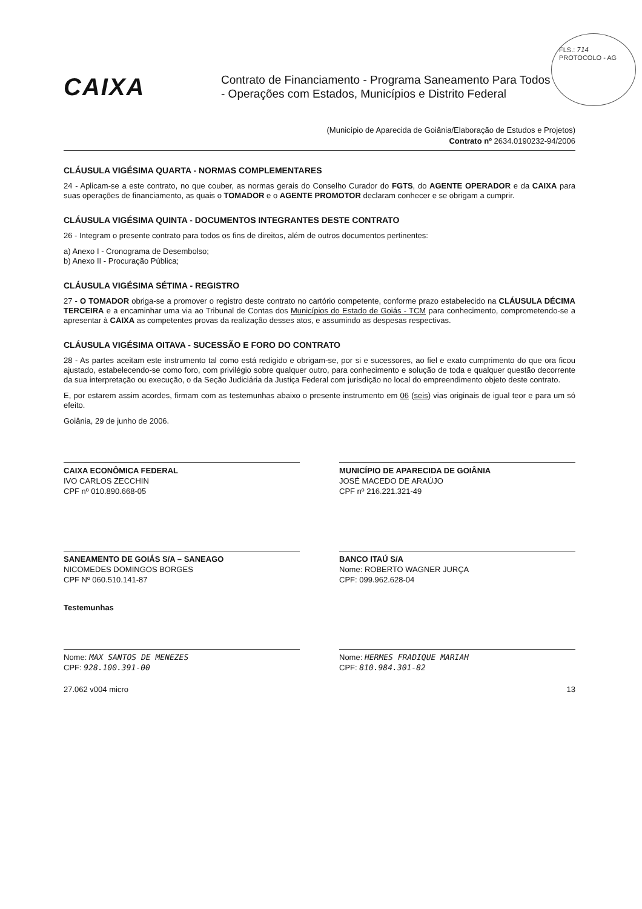FLS.: 714
PROTOCOLO - AG
CAIXA
Contrato de Financiamento - Programa Saneamento Para Todos
- Operações com Estados, Municípios e Distrito Federal
(Município de Aparecida de Goiânia/Elaboração de Estudos e Projetos)
Contrato nº 2634.0190232-94/2006
CLÁUSULA VIGÉSIMA QUARTA - NORMAS COMPLEMENTARES
24 - Aplicam-se a este contrato, no que couber, as normas gerais do Conselho Curador do FGTS, do AGENTE OPERADOR e da CAIXA para suas operações de financiamento, as quais o TOMADOR e o AGENTE PROMOTOR declaram conhecer e se obrigam a cumprir.
CLÁUSULA VIGÉSIMA QUINTA - DOCUMENTOS INTEGRANTES DESTE CONTRATO
26 - Integram o presente contrato para todos os fins de direitos, além de outros documentos pertinentes:
a) Anexo I - Cronograma de Desembolso;
b) Anexo II - Procuração Pública;
CLÁUSULA VIGÉSIMA SÉTIMA - REGISTRO
27 - O TOMADOR obriga-se a promover o registro deste contrato no cartório competente, conforme prazo estabelecido na CLÁUSULA DÉCIMA TERCEIRA e a encaminhar uma via ao Tribunal de Contas dos Municípios do Estado de Goiás - TCM para conhecimento, comprometendo-se a apresentar à CAIXA as competentes provas da realização desses atos, e assumindo as despesas respectivas.
CLÁUSULA VIGÉSIMA OITAVA - SUCESSÃO E FORO DO CONTRATO
28 - As partes aceitam este instrumento tal como está redigido e obrigam-se, por si e sucessores, ao fiel e exato cumprimento do que ora ficou ajustado, estabelecendo-se como foro, com privilégio sobre qualquer outro, para conhecimento e solução de toda e qualquer questão decorrente da sua interpretação ou execução, o da Seção Judiciária da Justiça Federal com jurisdição no local do empreendimento objeto deste contrato.
E, por estarem assim acordes, firmam com as testemunhas abaixo o presente instrumento em 06 (seis) vias originais de igual teor e para um só efeito.
Goiânia, 29 de junho de 2006.
CAIXA ECONÔMICA FEDERAL
IVO CARLOS ZECCHIN
CPF nº 010.890.668-05
MUNICÍPIO DE APARECIDA DE GOIÂNIA
JOSÉ MACEDO DE ARAÚJO
CPF nº 216.221.321-49
SANEAMENTO DE GOIÁS S/A – SANEAGO
NICOMEDES DOMINGOS BORGES
CPF Nº 060.510.141-87
BANCO ITAÚ S/A
Nome: ROBERTO WAGNER JURÇA
CPF: 099.962.628-04
Testemunhas
Nome: MAX SANTOS DE MENEZES
CPF: 928.100.391-00
Nome: HERMES FRADIQUE MARIAH
CPF: 810.984.301-82
27.062 v004 micro 13